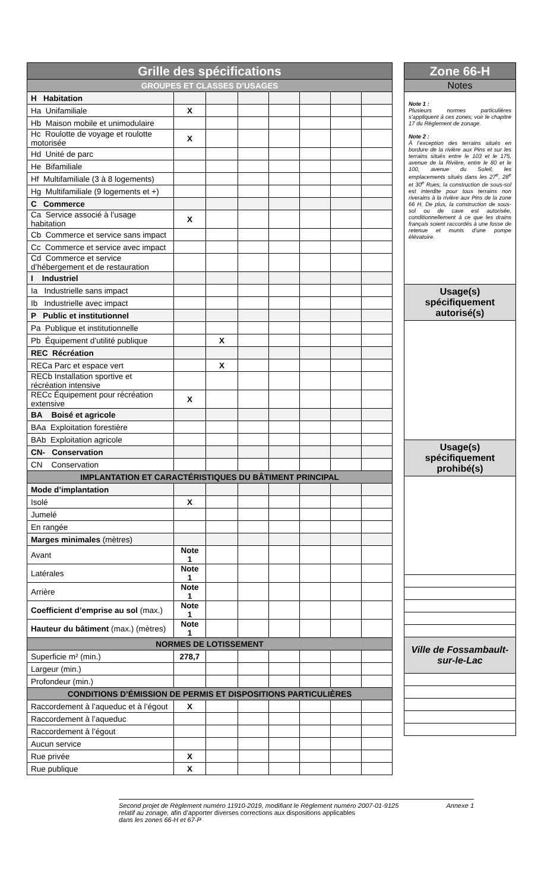| Grille des spécifications | | | | | | | |
| --- | --- | --- | --- | --- | --- | --- | --- |
| GROUPES ET CLASSES D’USAGES | | | | | | | |
| H Habitation | | | | | | | |
| Ha Unifamiliale | X | | | | | | |
| Hb Maison mobile et unimodulaire | | | | | | | |
| Hc Roulotte de voyage et roulotte motorisée | X | | | | | | |
| Hd Unité de parc | | | | | | | |
| He Bifamiliale | | | | | | | |
| Hf Multifamiliale (3 à 8 logements) | | | | | | | |
| Hg Multifamiliale (9 logements et +) | | | | | | | |
| C Commerce | | | | | | | |
| Ca Service associé à l’usage habitation | X | | | | | | |
| Cb Commerce et service sans impact | | | | | | | |
| Cc Commerce et service avec impact | | | | | | | |
| Cd Commerce et service d’hébergement et de restauration | | | | | | | |
| I Industriel | | | | | | | |
| Ia Industrielle sans impact | | | | | | | |
| Ib Industrielle avec impact | | | | | | | |
| P Public et institutionnel | | | | | | | |
| Pa Publique et institutionnelle | | | | | | | |
| Pb Équipement d’utilité publique | | X | | | | | |
| REC Récréation | | | | | | | |
| RECa Parc et espace vert | | X | | | | | |
| RECb Installation sportive et récréation intensive | | | | | | | |
| RECc Équipement pour récréation extensive | X | | | | | | |
| BA Boisé et agricole | | | | | | | |
| BAa Exploitation forestière | | | | | | | |
| BAb Exploitation agricole | | | | | | | |
| CN- Conservation | | | | | | | |
| CN Conservation | | | | | | | |
| IMPLANTATION ET CARACTÉRISTIQUES DU BÂTIMENT PRINCIPAL | | | | | | | |
| Mode d’implantation | | | | | | | |
| Isolé | X | | | | | | |
| Jumelé | | | | | | | |
| En rangée | | | | | | | |
| Marges minimales (mètres) | | | | | | | |
| Avant | Note 1 | | | | | | |
| Latérales | Note 1 | | | | | | |
| Arrière | Note 1 | | | | | | |
| Coefficient d’emprise au sol (max.) | Note 1 | | | | | | |
| Hauteur du bâtiment (max.) (mètres) | Note 1 | | | | | | |
| NORMES DE LOTISSEMENT | | | | | | | |
| Superficie m² (min.) | 278,7 | | | | | | |
| Largeur (min.) | | | | | | | |
| Profondeur (min.) | | | | | | | |
| CONDITIONS D’ÉMISSION DE PERMIS ET DISPOSITIONS PARTICULIÈRES | | | | | | | |
| Raccordement à l’aqueduc et à l’égout | X | | | | | | |
| Raccordement à l’aqueduc | | | | | | | |
| Raccordement à l’égout | | | | | | | |
| Aucun service | | | | | | | |
| Rue privée | X | | | | | | |
| Rue publique | X | | | | | | |
| Zone 66-H |
| --- |
| Notes |
| Note 1 : Plusieurs normes particulières s’appliquent à ces zones; voir le chapitre 17 du Règlement de zonage. Note 2 : À l’exception des terrains situés en bordure de la rivière aux Pins et sur les terrains situés entre le 103 et le 175, avenue de la Rivière, entre le 80 et le 100, avenue du Soleil, les emplacements situés dans les 27<sup>e</sup>, 28<sup>e</sup> et 30<sup>e</sup> Rues, la construction de sous-sol est interdite pour tous terrains non riverains à la rivière aux Pins de la zone 66 H. De plus, la construction de sous-sol ou de cave est autorisée, conditionnellement à ce que les drains français soient raccordés à une fosse de retenue et munis d’une pompe élévatoire. |
| Usage(s) spécifiquement autorisé(s) |
| Usage(s) spécifiquement prohibé(s) |
| Ville de Fossambault-sur-le-Lac |
Second projet de Règlement numéro 11910-2019, modifiant le Règlement numéro 2007-01-9125 Annexe 1
relatif au zonage, afin d’apporter diverses corrections aux dispositions applicables
dans les zones 66-H et 67-P